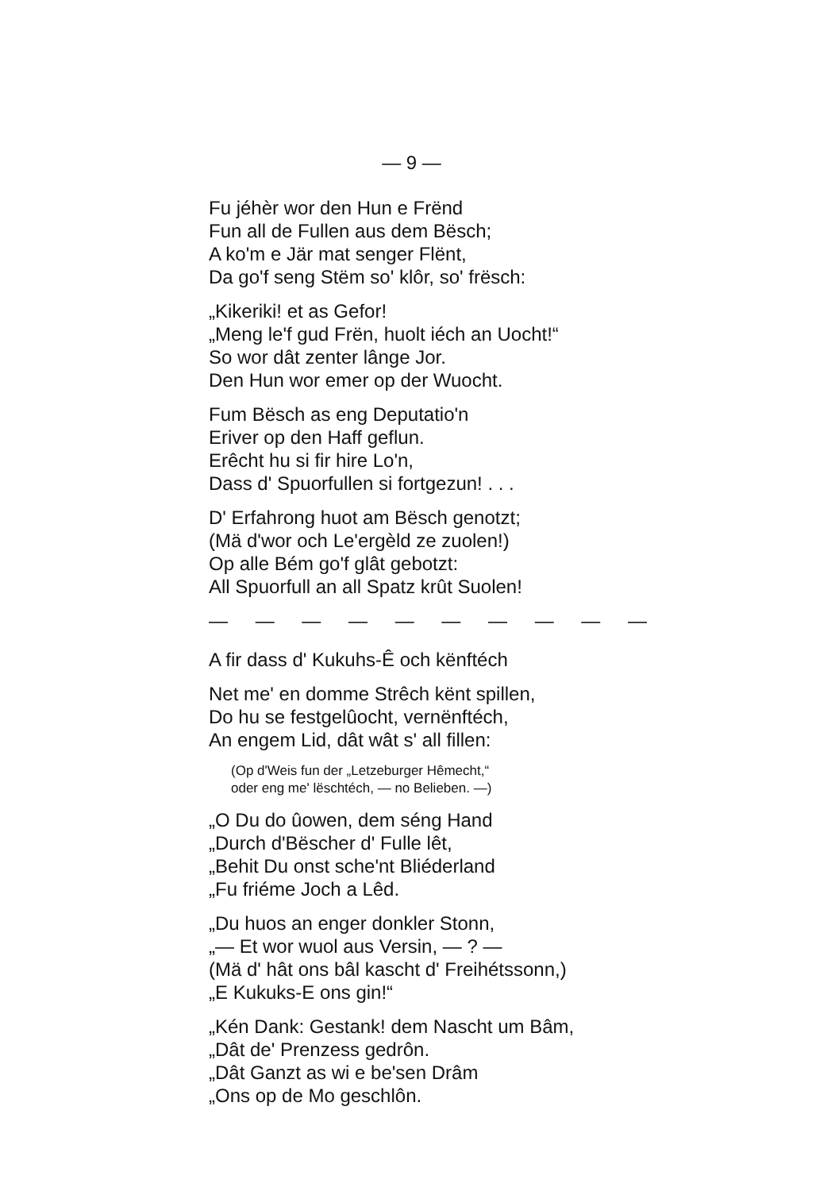— 9 —
Fu jéhèr wor den Hun e Frënd
Fun all de Fullen aus dem Bësch;
A ko'm e Jär mat senger Flënt,
Da go'f seng Stëm so' klôr, so' frësch:
„Kikeriki! et as Gefor!
„Meng le'f gud Frën, huolt iéch an Uocht!“
So wor dât zenter lânge Jor.
Den Hun wor emer op der Wuocht.
Fum Bësch as eng Deputatio'n
Eriver op den Haff geflun.
Erêcht hu si fir hire Lo'n,
Dass d' Spuorfullen si fortgezun! . . .
D' Erfahrong huot am Bësch genotzt;
(Mä d'wor och Le'ergèld ze zuolen!)
Op alle Bém go'f glât gebotzt:
All Spuorfull an all Spatz krût Suolen!
— — — — — — — — — —
A fir dass d' Kukuhs-Ê och kënftéch
Net me' en domme Strêch kënt spillen,
Do hu se festgelûocht, vernënftéch,
An engem Lid, dât wât s' all fillen:
(Op d'Weis fun der „Letzeburger Hêmecht,“
oder eng me' lëschtéch, — no Belieben. —)
„O Du do ûowen, dem séng Hand
„Durch d'Bëscher d' Fulle lêt,
„Behit Du onst sche'nt Bliéderland
„Fu friéme Joch a Lêd.
„Du huos an enger donkler Stonn,
„— Et wor wuol aus Versin, — ? —
(Mä d' hât ons bâl kascht d' Freihétssonn,)
„E Kukuks-E ons gin!“
„Kén Dank: Gestank! dem Nascht um Bâm,
„Dât de' Prenzess gedrôn.
„Dât Ganzt as wi e be'sen Drâm
„Ons op de Mo geschlôn.